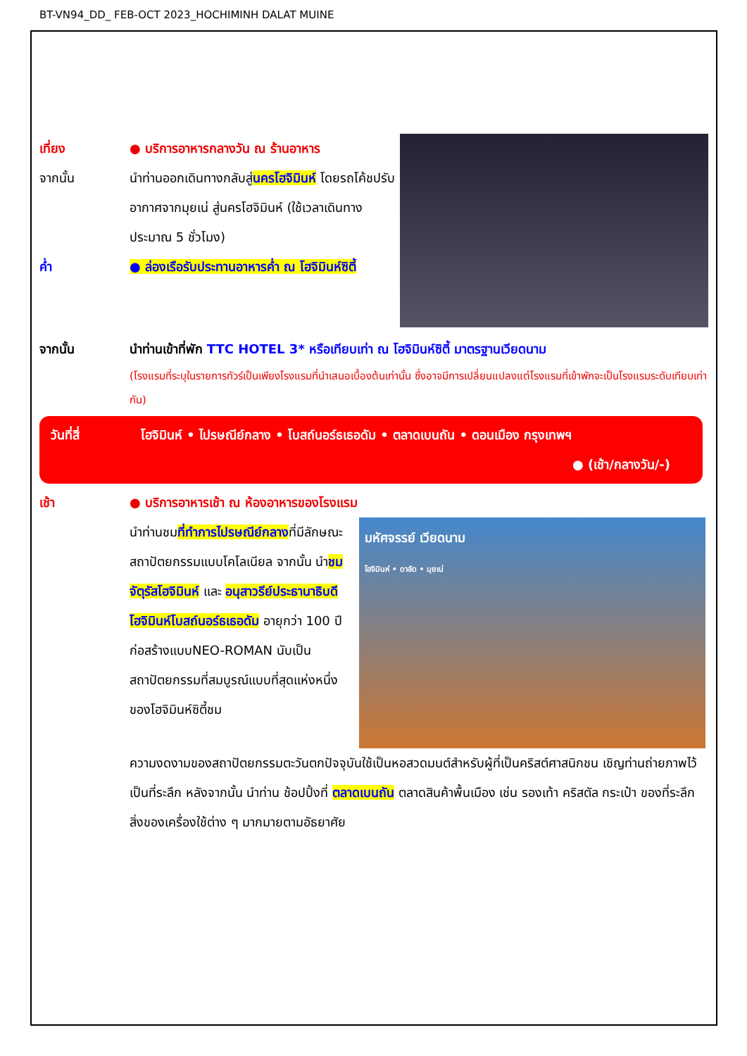BT-VN94_DD_ FEB-OCT 2023_HOCHIMINH DALAT MUINE
เที่ยง ● บริการอาหารกลางวัน ณ ร้านอาหาร
จากนั้น นำท่านออกเดินทางกลับสู่นครโฮจิมินห์ โดยรถโค้ชปรับอากาศจากมุยเน่ สู่นครโฮจิมินห์ (ใช้เวลาเดินทางประมาณ 5 ชั่วโมง)
ค่ำ ● ล่องเรือรับประทานอาหารค่ำ ณ โฮจิมินห์ซิตี้
จากนั้น นำท่านเข้าที่พัก TTC HOTEL 3* หรือเทียบเท่า ณ โฮจิมินห์ซิตี้ มาตรฐานเวียดนาม
(โรงแรมที่ระบุในรายการทัวร์เป็นเพียงโรงแรมที่นำเสนอเบื้องต้นเท่านั้น ซึ่งอาจมีการเปลี่ยนแปลงแต่โรงแรมที่เข้าพักจะเป็นโรงแรมระดับเทียบเท่ากัน)
วันที่สี่ โฮจิมินห์ • ไปรษณีย์กลาง • โบสถ์นอร์ธเธอดัม • ตลาดเบนถัน • ดอนเมือง กรุงเทพฯ
● (เช้า/กลางวัน/-)
เช้า ● บริการอาหารเช้า ณ ห้องอาหารของโรงแรม
นำท่านชมที่ทำการไปรษณีย์กลางที่มีลักษณะสถาปัตยกรรมแบบโคโลเนียล จากนั้น นำชมจัตุรัสโฮจิมินห์ และ อนุสาวรีย์ประธานาธิบดีโฮจิมินห์โบสถ์นอร์ธเธอดัม อายุกว่า 100 ปีก่อสร้างแบบNEO-ROMAN นับเป็นสถาปัตยกรรมที่สมบูรณ์แบบที่สุดแห่งหนึ่งของโฮจิมินห์ซิตี้ชม
มหัศจรรย์ เวียดนาม
โฮจิมินห์ • ดาลัด • มุยเน่
ความงดงามของสถาปัตยกรรมตะวันตกปัจจุบันใช้เป็นหอสวดมนต์สำหรับผู้ที่เป็นคริสต์ศาสนิกชน เชิญท่านถ่ายภาพไว้เป็นที่ระลึก หลังจากนั้น นำท่าน ช้อปปิ้งที่ ตลาดเบนถัน ตลาดสินค้าพื้นเมือง เช่น รองเท้า คริสตัล กระเป๋า ของที่ระลึก สิ่งของเครื่องใช้ต่าง ๆ มากมายตามอัธยาศัย